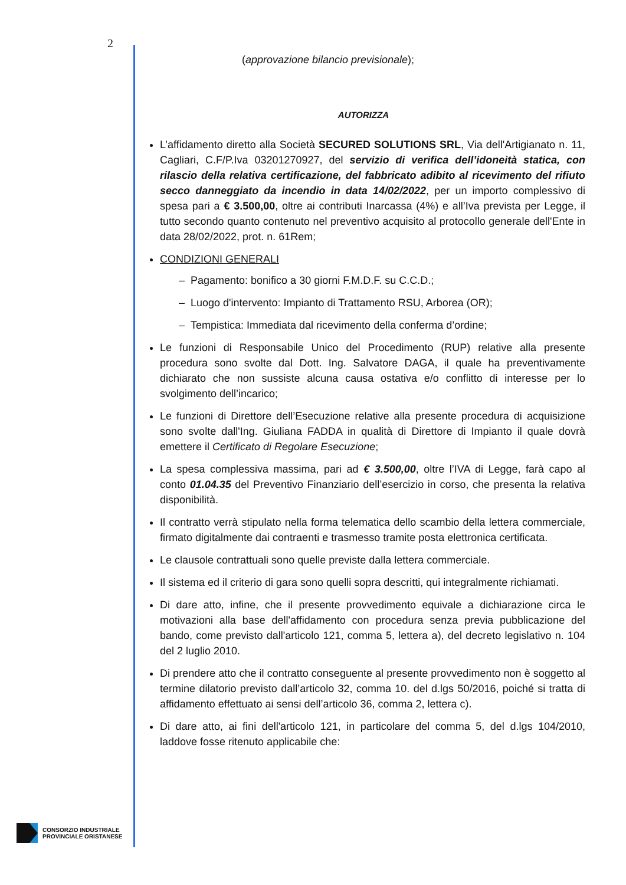2
(approvazione bilancio previsionale);
AUTORIZZA
L’affidamento diretto alla Società SECURED SOLUTIONS SRL, Via dell'Artigianato n. 11, Cagliari, C.F/P.Iva 03201270927, del servizio di verifica dell’idoneità statica, con rilascio della relativa certificazione, del fabbricato adibito al ricevimento del rifiuto secco danneggiato da incendio in data 14/02/2022, per un importo complessivo di spesa pari a € 3.500,00, oltre ai contributi Inarcassa (4%) e all’Iva prevista per Legge, il tutto secondo quanto contenuto nel preventivo acquisito al protocollo generale dell'Ente in data 28/02/2022, prot. n. 61Rem;
CONDIZIONI GENERALI
– Pagamento: bonifico a 30 giorni F.M.D.F. su C.C.D.;
– Luogo d'intervento: Impianto di Trattamento RSU, Arborea (OR);
– Tempistica: Immediata dal ricevimento della conferma d’ordine;
Le funzioni di Responsabile Unico del Procedimento (RUP) relative alla presente procedura sono svolte dal Dott. Ing. Salvatore DAGA, il quale ha preventivamente dichiarato che non sussiste alcuna causa ostativa e/o conflitto di interesse per lo svolgimento dell’incarico;
Le funzioni di Direttore dell’Esecuzione relative alla presente procedura di acquisizione sono svolte dall'Ing. Giuliana FADDA in qualità di Direttore di Impianto il quale dovrà emettere il Certificato di Regolare Esecuzione;
La spesa complessiva massima, pari ad € 3.500,00, oltre l’IVA di Legge, farà capo al conto 01.04.35 del Preventivo Finanziario dell’esercizio in corso, che presenta la relativa disponibilità.
Il contratto verrà stipulato nella forma telematica dello scambio della lettera commerciale, firmato digitalmente dai contraenti e trasmesso tramite posta elettronica certificata.
Le clausole contrattuali sono quelle previste dalla lettera commerciale.
Il sistema ed il criterio di gara sono quelli sopra descritti, qui integralmente richiamati.
Di dare atto, infine, che il presente provvedimento equivale a dichiarazione circa le motivazioni alla base dell'affidamento con procedura senza previa pubblicazione del bando, come previsto dall'articolo 121, comma 5, lettera a), del decreto legislativo n. 104 del 2 luglio 2010.
Di prendere atto che il contratto conseguente al presente provvedimento non è soggetto al termine dilatorio previsto dall’articolo 32, comma 10. del d.lgs 50/2016, poiché si tratta di affidamento effettuato ai sensi dell’articolo 36, comma 2, lettera c).
Di dare atto, ai fini dell'articolo 121, in particolare del comma 5, del d.lgs 104/2010, laddove fosse ritenuto applicabile che:
CONSORZIO INDUSTRIALE
PROVINCIALE ORISTANESE